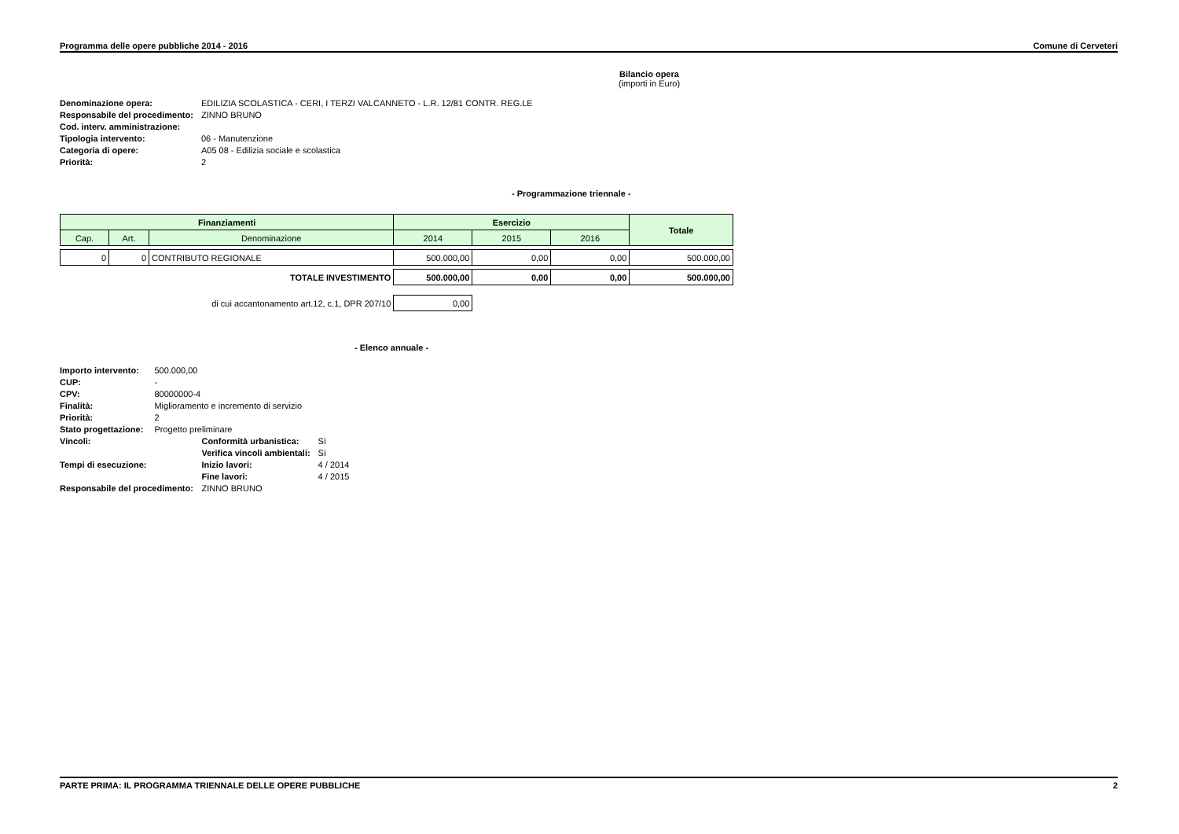Programma delle opere pubbliche 2014 - 2016 Comune di Cerveteri
Bilancio opera
(importi in Euro)
| Denominazione opera: | EDILIZIA SCOLASTICA - CERI, I TERZI VALCANNETO - L.R. 12/81 CONTR. REG.LE |
| Responsabile del procedimento: | ZINNO BRUNO |
| Cod. interv. amministrazione: | |
| Tipologia intervento: | 06 - Manutenzione |
| Categoria di opere: | A05 08 - Edilizia sociale e scolastica |
| Priorità: | 2 |
- Programmazione triennale -
| Finanziamenti | | | Esercizio | | | Totale |
| --- | --- | --- | --- | --- | --- | --- |
| Cap. | Art. | Denominazione | 2014 | 2015 | 2016 | |
| 0 | 0 | CONTRIBUTO REGIONALE | 500.000,00 | 0,00 | 0,00 | 500.000,00 |
| TOTALE INVESTIMENTO | | | 500.000,00 | 0,00 | 0,00 | 500.000,00 |
| di cui accantonamento art.12, c.1, DPR 207/10 | | | 0,00 | | | |
- Elenco annuale -
| Importo intervento: | 500.000,00 | | |
| CUP: | - | | |
| CPV: | 80000000-4 | | |
| Finalità: | Miglioramento e incremento di servizio | | |
| Priorità: | 2 | | |
| Stato progettazione: | Progetto preliminare | | |
| Vincoli: | | Conformità urbanistica: | Sì |
| | | Verifica vincoli ambientali: | Sì |
| Tempi di esecuzione: | | Inizio lavori: | 4 / 2014 |
| | | Fine lavori: | 4 / 2015 |
| Responsabile del procedimento: | | ZINNO BRUNO | |
PARTE PRIMA: IL PROGRAMMA TRIENNALE DELLE OPERE PUBBLICHE 2